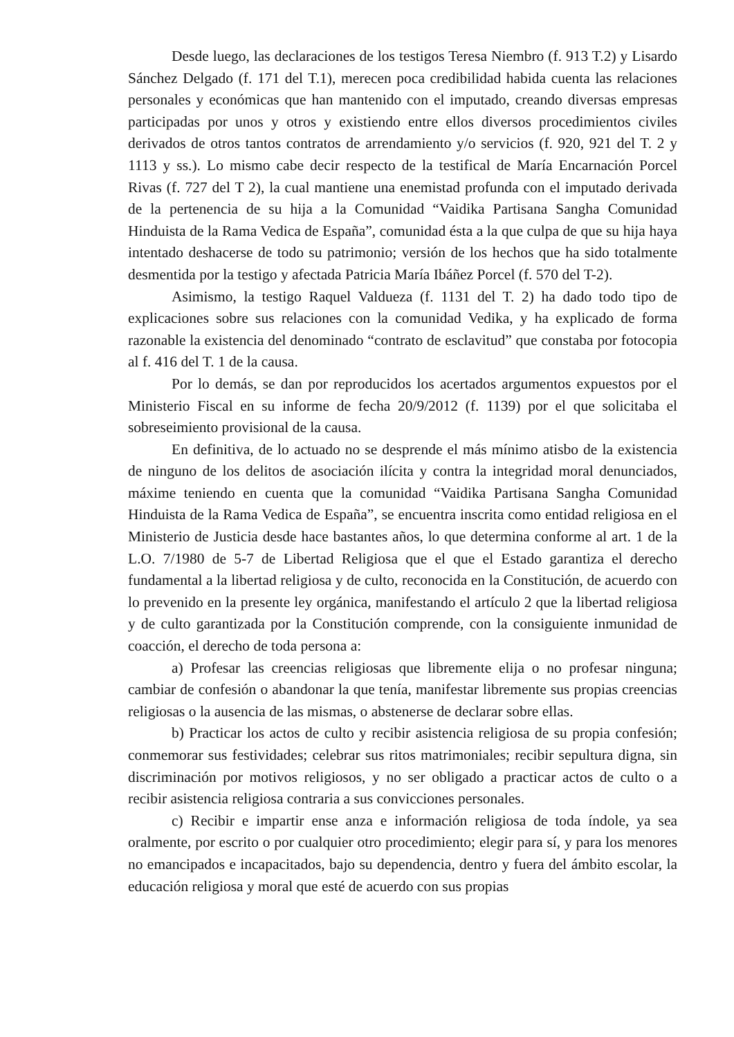Desde luego, las declaraciones de los testigos Teresa Niembro (f. 913 T.2) y Lisardo Sánchez Delgado (f. 171 del T.1), merecen poca credibilidad habida cuenta las relaciones personales y económicas que han mantenido con el imputado, creando diversas empresas participadas por unos y otros y existiendo entre ellos diversos procedimientos civiles derivados de otros tantos contratos de arrendamiento y/o servicios (f. 920, 921 del T. 2 y 1113 y ss.). Lo mismo cabe decir respecto de la testifical de María Encarnación Porcel Rivas (f. 727 del T 2), la cual mantiene una enemistad profunda con el imputado derivada de la pertenencia de su hija a la Comunidad “Vaidika Partisana Sangha Comunidad Hinduista de la Rama Vedica de España”, comunidad ésta a la que culpa de que su hija haya intentado deshacerse de todo su patrimonio; versión de los hechos que ha sido totalmente desmentida por la testigo y afectada Patricia María Ibáñez Porcel (f. 570 del T-2).
Asimismo, la testigo Raquel Valdueza (f. 1131 del T. 2) ha dado todo tipo de explicaciones sobre sus relaciones con la comunidad Vedika, y ha explicado de forma razonable la existencia del denominado “contrato de esclavitud” que constaba por fotocopia al f. 416 del T. 1 de la causa.
Por lo demás, se dan por reproducidos los acertados argumentos expuestos por el Ministerio Fiscal en su informe de fecha 20/9/2012 (f. 1139) por el que solicitaba el sobreseimiento provisional de la causa.
En definitiva, de lo actuado no se desprende el más mínimo atisbo de la existencia de ninguno de los delitos de asociación ilícita y contra la integridad moral denunciados, máxime teniendo en cuenta que la comunidad “Vaidika Partisana Sangha Comunidad Hinduista de la Rama Vedica de España”, se encuentra inscrita como entidad religiosa en el Ministerio de Justicia desde hace bastantes años, lo que determina conforme al art. 1 de la L.O. 7/1980 de 5-7 de Libertad Religiosa que el que el Estado garantiza el derecho fundamental a la libertad religiosa y de culto, reconocida en la Constitución, de acuerdo con lo prevenido en la presente ley orgánica, manifestando el artículo 2 que la libertad religiosa y de culto garantizada por la Constitución comprende, con la consiguiente inmunidad de coacción, el derecho de toda persona a:
a) Profesar las creencias religiosas que libremente elija o no profesar ninguna; cambiar de confesión o abandonar la que tenía, manifestar libremente sus propias creencias religiosas o la ausencia de las mismas, o abstenerse de declarar sobre ellas.
b) Practicar los actos de culto y recibir asistencia religiosa de su propia confesión; conmemorar sus festividades; celebrar sus ritos matrimoniales; recibir sepultura digna, sin discriminación por motivos religiosos, y no ser obligado a practicar actos de culto o a recibir asistencia religiosa contraria a sus convicciones personales.
c) Recibir e impartir ense anza e información religiosa de toda índole, ya sea oralmente, por escrito o por cualquier otro procedimiento; elegir para sí, y para los menores no emancipados e incapacitados, bajo su dependencia, dentro y fuera del ámbito escolar, la educación religiosa y moral que esté de acuerdo con sus propias